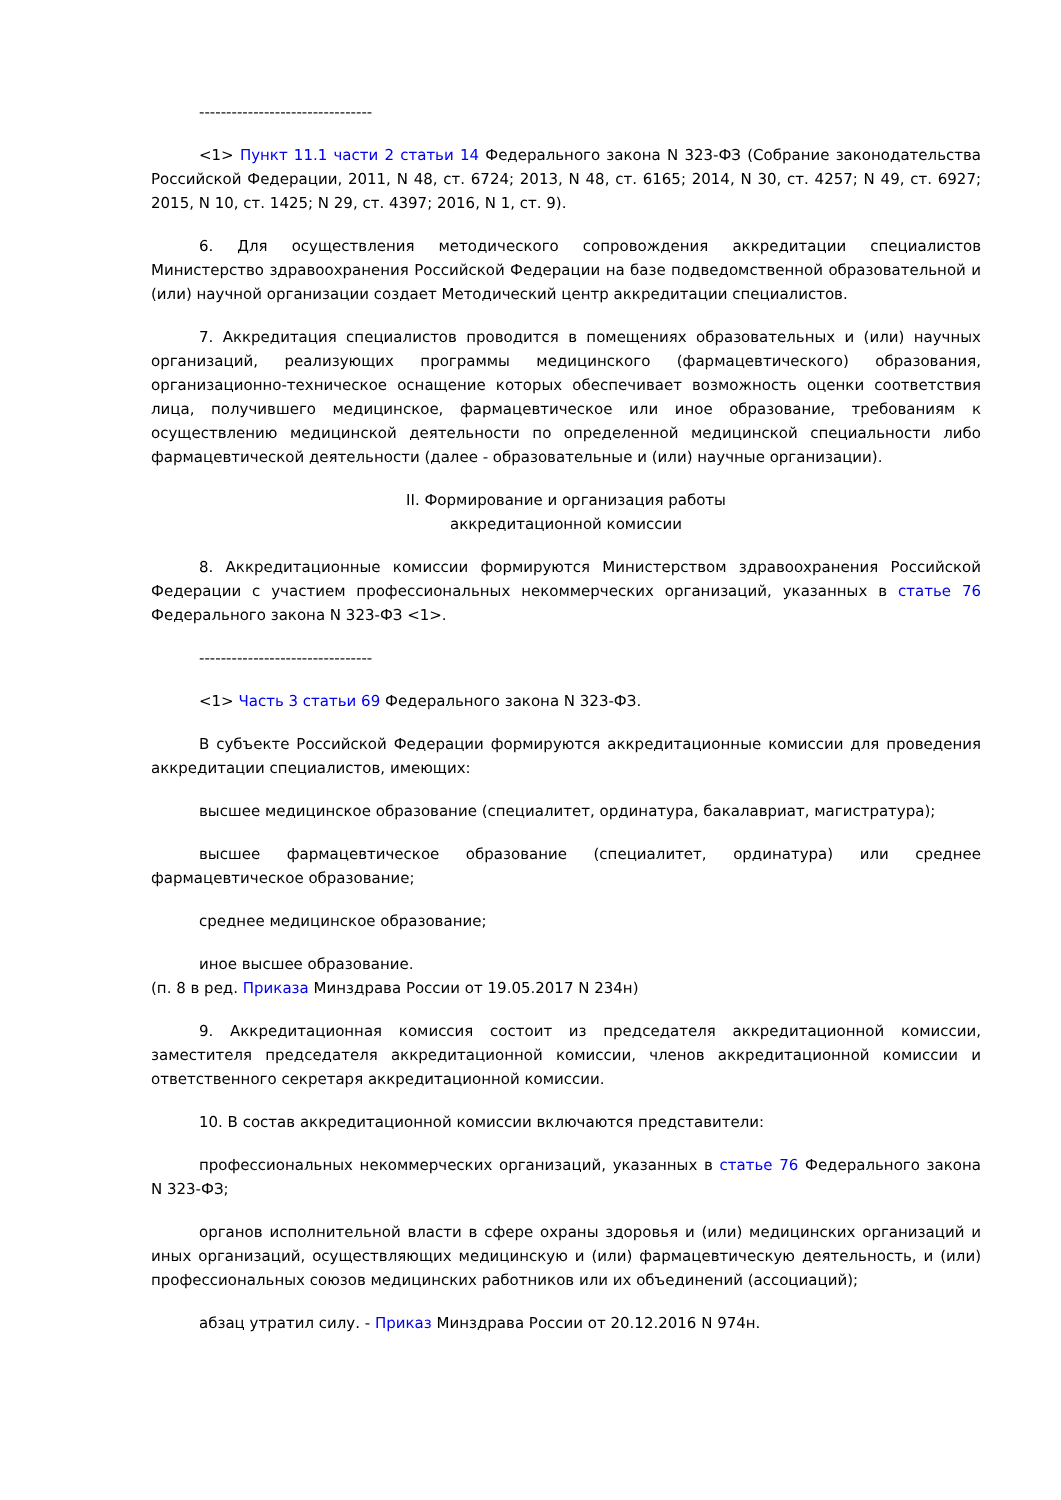--------------------------------
<1> Пункт 11.1 части 2 статьи 14 Федерального закона N 323-ФЗ (Собрание законодательства Российской Федерации, 2011, N 48, ст. 6724; 2013, N 48, ст. 6165; 2014, N 30, ст. 4257; N 49, ст. 6927; 2015, N 10, ст. 1425; N 29, ст. 4397; 2016, N 1, ст. 9).
6. Для осуществления методического сопровождения аккредитации специалистов Министерство здравоохранения Российской Федерации на базе подведомственной образовательной и (или) научной организации создает Методический центр аккредитации специалистов.
7. Аккредитация специалистов проводится в помещениях образовательных и (или) научных организаций, реализующих программы медицинского (фармацевтического) образования, организационно-техническое оснащение которых обеспечивает возможность оценки соответствия лица, получившего медицинское, фармацевтическое или иное образование, требованиям к осуществлению медицинской деятельности по определенной медицинской специальности либо фармацевтической деятельности (далее - образовательные и (или) научные организации).
II. Формирование и организация работы
аккредитационной комиссии
8. Аккредитационные комиссии формируются Министерством здравоохранения Российской Федерации с участием профессиональных некоммерческих организаций, указанных в статье 76 Федерального закона N 323-ФЗ <1>.
--------------------------------
<1> Часть 3 статьи 69 Федерального закона N 323-ФЗ.
В субъекте Российской Федерации формируются аккредитационные комиссии для проведения аккредитации специалистов, имеющих:
высшее медицинское образование (специалитет, ординатура, бакалавриат, магистратура);
высшее фармацевтическое образование (специалитет, ординатура) или среднее фармацевтическое образование;
среднее медицинское образование;
иное высшее образование.
(п. 8 в ред. Приказа Минздрава России от 19.05.2017 N 234н)
9. Аккредитационная комиссия состоит из председателя аккредитационной комиссии, заместителя председателя аккредитационной комиссии, членов аккредитационной комиссии и ответственного секретаря аккредитационной комиссии.
10. В состав аккредитационной комиссии включаются представители:
профессиональных некоммерческих организаций, указанных в статье 76 Федерального закона N 323-ФЗ;
органов исполнительной власти в сфере охраны здоровья и (или) медицинских организаций и иных организаций, осуществляющих медицинскую и (или) фармацевтическую деятельность, и (или) профессиональных союзов медицинских работников или их объединений (ассоциаций);
абзац утратил силу. - Приказ Минздрава России от 20.12.2016 N 974н.